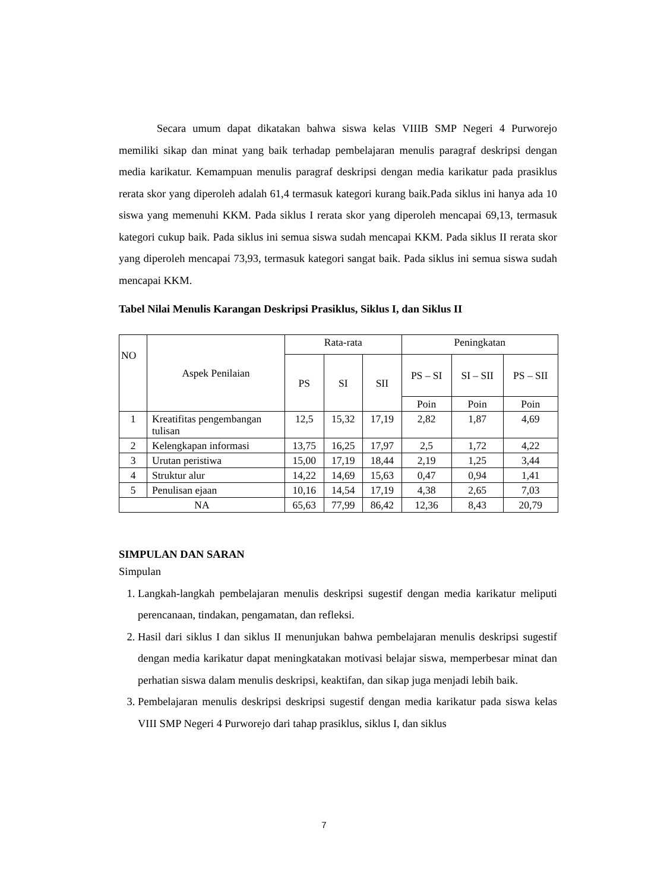Secara umum dapat dikatakan bahwa siswa kelas VIIIB SMP Negeri 4 Purworejo memiliki sikap dan minat yang baik terhadap pembelajaran menulis paragraf deskripsi dengan media karikatur. Kemampuan menulis paragraf deskripsi dengan media karikatur pada prasiklus rerata skor yang diperoleh adalah 61,4 termasuk kategori kurang baik.Pada siklus ini hanya ada 10 siswa yang memenuhi KKM. Pada siklus I rerata skor yang diperoleh mencapai 69,13, termasuk kategori cukup baik. Pada siklus ini semua siswa sudah mencapai KKM. Pada siklus II rerata skor yang diperoleh mencapai 73,93, termasuk kategori sangat baik. Pada siklus ini semua siswa sudah mencapai KKM.
Tabel Nilai Menulis Karangan Deskripsi Prasiklus, Siklus I, dan Siklus II
| NO | Aspek Penilaian | Rata-rata | | | Peningkatan | | |
| --- | --- | --- | --- | --- | --- | --- | --- |
| | | PS | SI | SII | PS – SI | SI – SII | PS – SII |
| | | | | | Poin | Poin | Poin |
| 1 | Kreatifitas pengembangan tulisan | 12,5 | 15,32 | 17,19 | 2,82 | 1,87 | 4,69 |
| 2 | Kelengkapan informasi | 13,75 | 16,25 | 17,97 | 2,5 | 1,72 | 4,22 |
| 3 | Urutan peristiwa | 15,00 | 17,19 | 18,44 | 2,19 | 1,25 | 3,44 |
| 4 | Struktur alur | 14,22 | 14,69 | 15,63 | 0,47 | 0,94 | 1,41 |
| 5 | Penulisan ejaan | 10,16 | 14,54 | 17,19 | 4,38 | 2,65 | 7,03 |
| NA | | 65,63 | 77,99 | 86,42 | 12,36 | 8,43 | 20,79 |
SIMPULAN DAN SARAN
Simpulan
1. Langkah-langkah pembelajaran menulis deskripsi sugestif dengan media karikatur meliputi perencanaan, tindakan, pengamatan, dan refleksi.
2. Hasil dari siklus I dan siklus II menunjukan bahwa pembelajaran menulis deskripsi sugestif dengan media karikatur dapat meningkatakan motivasi belajar siswa, memperbesar minat dan perhatian siswa dalam menulis deskripsi, keaktifan, dan sikap juga menjadi lebih baik.
3. Pembelajaran menulis deskripsi deskripsi sugestif dengan media karikatur pada siswa kelas VIII SMP Negeri 4 Purworejo dari tahap prasiklus, siklus I, dan siklus
7